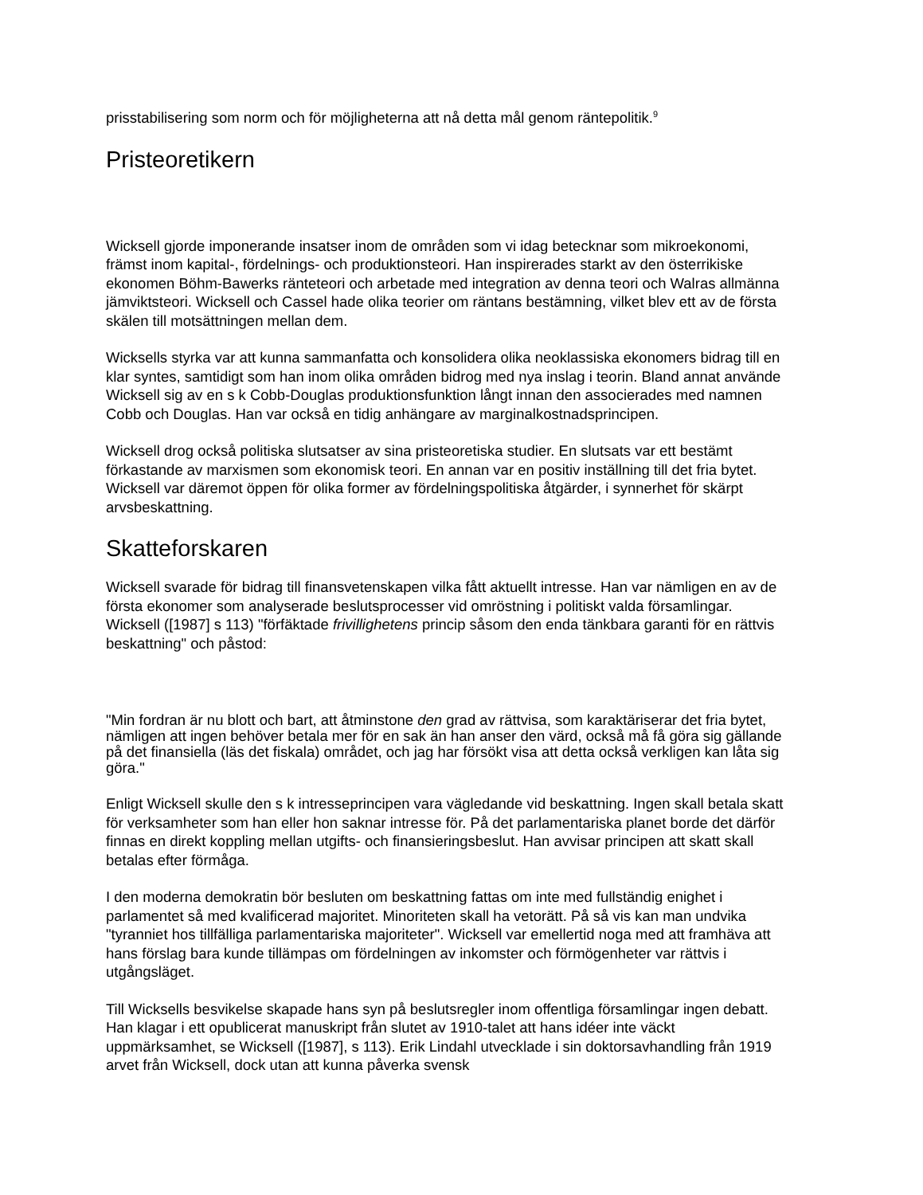prisstabilisering som norm och för möjligheterna att nå detta mål genom räntepolitik.<sup>9</sup>
Pristeoretikern
Wicksell gjorde imponerande insatser inom de områden som vi idag betecknar som mikroekonomi, främst inom kapital-, fördelnings- och produktionsteori. Han inspirerades starkt av den österrikiske ekonomen Böhm-Bawerks ränteteori och arbetade med integration av denna teori och Walras allmänna jämviktsteori. Wicksell och Cassel hade olika teorier om räntans bestämning, vilket blev ett av de första skälen till motsättningen mellan dem.
Wicksells styrka var att kunna sammanfatta och konsolidera olika neoklassiska ekonomers bidrag till en klar syntes, samtidigt som han inom olika områden bidrog med nya inslag i teorin. Bland annat använde Wicksell sig av en s k Cobb-Douglas produktionsfunktion långt innan den associerades med namnen Cobb och Douglas. Han var också en tidig anhängare av marginalkostnadsprincipen.
Wicksell drog också politiska slutsatser av sina pristeoretiska studier. En slutsats var ett bestämt förkastande av marxismen som ekonomisk teori. En annan var en positiv inställning till det fria bytet. Wicksell var däremot öppen för olika former av fördelningspolitiska åtgärder, i synnerhet för skärpt arvsbeskattning.
Skatteforskaren
Wicksell svarade för bidrag till finansvetenskapen vilka fått aktuellt intresse. Han var nämligen en av de första ekonomer som analyserade beslutsprocesser vid omröstning i politiskt valda församlingar. Wicksell ([1987] s 113) "förfäktade frivillighetens princip såsom den enda tänkbara garanti för en rättvis beskattning" och påstod:
"Min fordran är nu blott och bart, att åtminstone den grad av rättvisa, som karaktäriserar det fria bytet, nämligen att ingen behöver betala mer för en sak än han anser den värd, också må få göra sig gällande på det finansiella (läs det fiskala) området, och jag har försökt visa att detta också verkligen kan låta sig göra."
Enligt Wicksell skulle den s k intresseprincipen vara vägledande vid beskattning. Ingen skall betala skatt för verksamheter som han eller hon saknar intresse för. På det parlamentariska planet borde det därför finnas en direkt koppling mellan utgifts- och finansieringsbeslut. Han avvisar principen att skatt skall betalas efter förmåga.
I den moderna demokratin bör besluten om beskattning fattas om inte med fullständig enighet i parlamentet så med kvalificerad majoritet. Minoriteten skall ha vetorätt. På så vis kan man undvika "tyranniet hos tillfälliga parlamentariska majoriteter". Wicksell var emellertid noga med att framhäva att hans förslag bara kunde tillämpas om fördelningen av inkomster och förmögenheter var rättvis i utgångsläget.
Till Wicksells besvikelse skapade hans syn på beslutsregler inom offentliga församlingar ingen debatt. Han klagar i ett opublicerat manuskript från slutet av 1910-talet att hans idéer inte väckt uppmärksamhet, se Wicksell ([1987], s 113). Erik Lindahl utvecklade i sin doktorsavhandling från 1919 arvet från Wicksell, dock utan att kunna påverka svensk